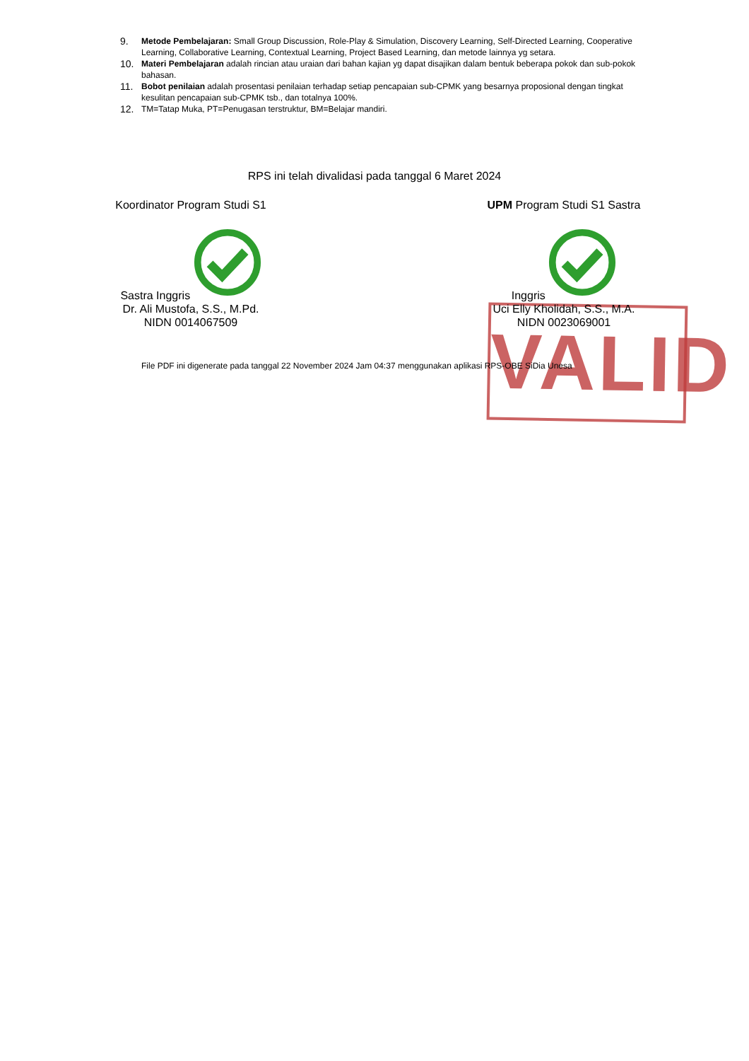9.
Metode Pembelajaran: Small Group Discussion, Role-Play & Simulation, Discovery Learning, Self-Directed Learning, Cooperative Learning, Collaborative Learning, Contextual Learning, Project Based Learning, dan metode lainnya yg setara.
10.
Materi Pembelajaran adalah rincian atau uraian dari bahan kajian yg dapat disajikan dalam bentuk beberapa pokok dan sub-pokok bahasan.
11.
Bobot penilaian adalah prosentasi penilaian terhadap setiap pencapaian sub-CPMK yang besarnya proposional dengan tingkat kesulitan pencapaian sub-CPMK tsb., dan totalnya 100%.
12.
TM=Tatap Muka, PT=Penugasan terstruktur, BM=Belajar mandiri.
RPS ini telah divalidasi pada tanggal 6 Maret 2024
VALID
Koordinator Program Studi S1 Sastra Inggris
Dr. Ali Mustofa, S.S., M.Pd.
NIDN 0014067509
UPM Program Studi S1 Sastra Inggris
Uci Elly Kholidah, S.S., M.A.
NIDN 0023069001
File PDF ini digenerate pada tanggal 22 November 2024 Jam 04:37 menggunakan aplikasi RPS-OBE SiDia Unesa